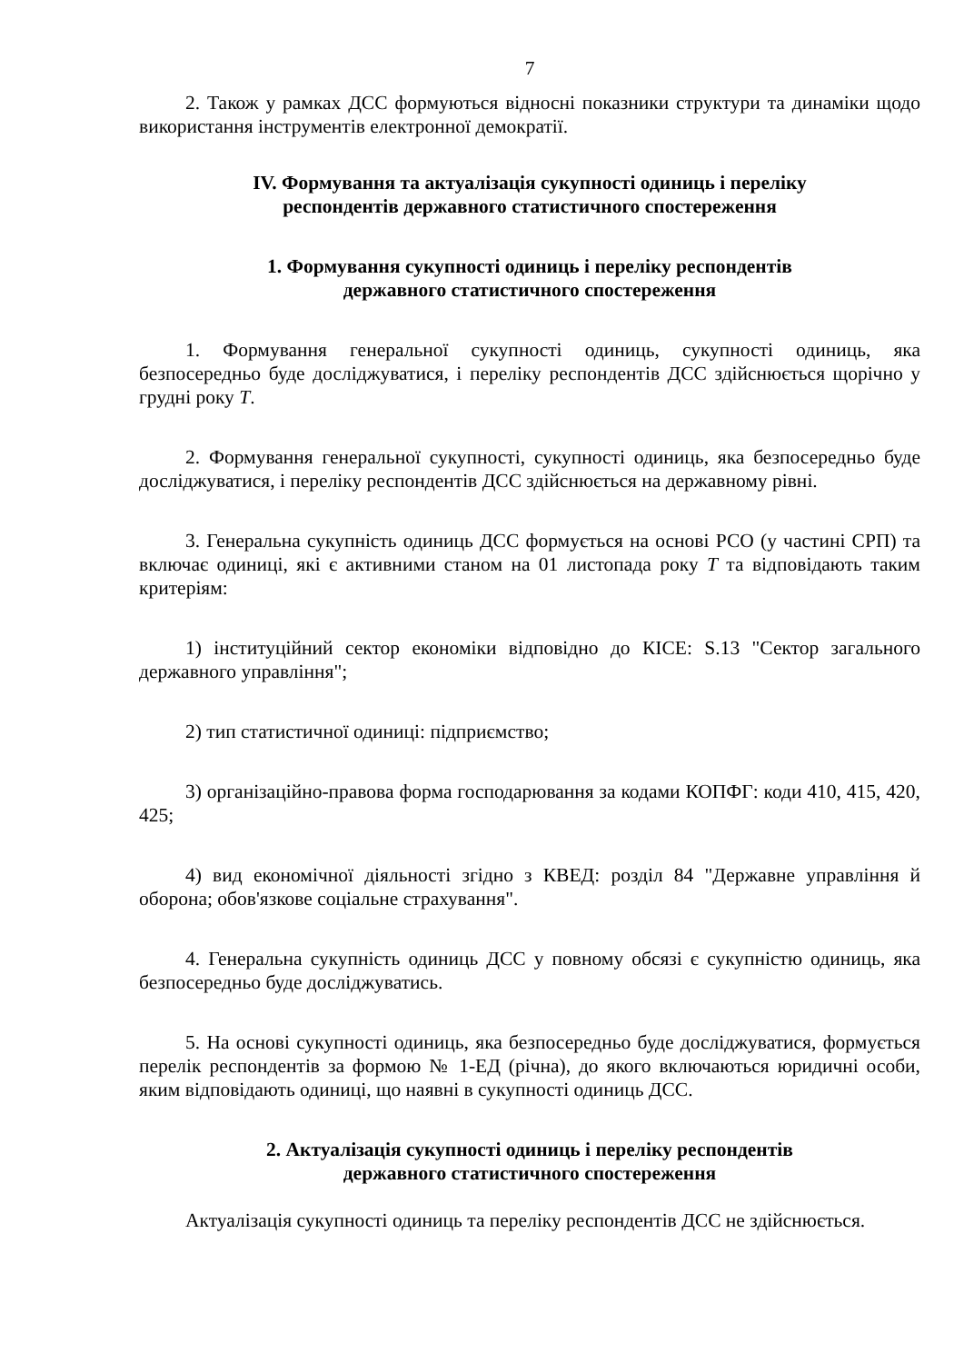7
2. Також у рамках ДСС формуються відносні показники структури та динаміки щодо використання інструментів електронної демократії.
IV. Формування та актуалізація сукупності одиниць і переліку
респондентів державного статистичного спостереження
1. Формування сукупності одиниць і переліку респондентів
державного статистичного спостереження
1. Формування генеральної сукупності одиниць, сукупності одиниць, яка безпосередньо буде досліджуватися, і переліку респондентів ДСС здійснюється щорічно у грудні року Т.
2. Формування генеральної сукупності, сукупності одиниць, яка безпосередньо буде досліджуватися, і переліку респондентів ДСС здійснюється на державному рівні.
3. Генеральна сукупність одиниць ДСС формується на основі РСО (у частині СРП) та включає одиниці, які є активними станом на 01 листопада року Т та відповідають таким критеріям:
1) інституційний сектор економіки відповідно до КІСЕ: S.13 "Сектор загального державного управління";
2) тип статистичної одиниці: підприємство;
3) організаційно-правова форма господарювання за кодами КОПФГ: коди 410, 415, 420, 425;
4) вид економічної діяльності згідно з КВЕД: розділ 84 "Державне управління й оборона; обов'язкове соціальне страхування".
4. Генеральна сукупність одиниць ДСС у повному обсязі є сукупністю одиниць, яка безпосередньо буде досліджуватись.
5. На основі сукупності одиниць, яка безпосередньо буде досліджуватися, формується перелік респондентів за формою № 1-ЕД (річна), до якого включаються юридичні особи, яким відповідають одиниці, що наявні в сукупності одиниць ДСС.
2. Актуалізація сукупності одиниць і переліку респондентів
державного статистичного спостереження
Актуалізація сукупності одиниць та переліку респондентів ДСС не здійснюється.